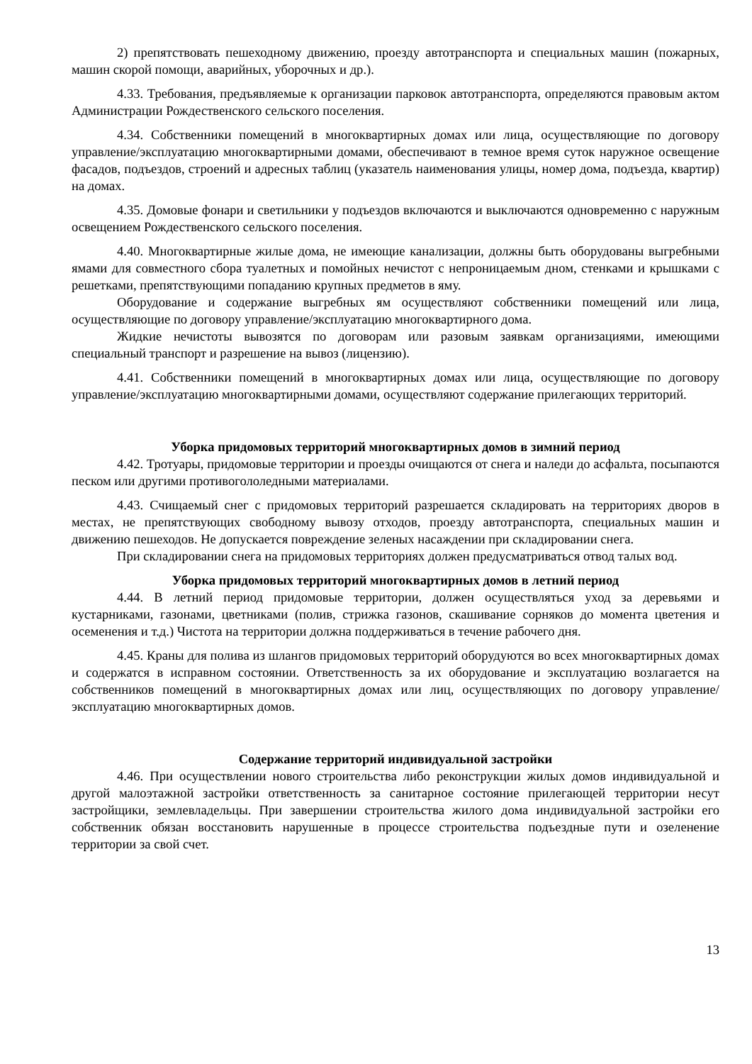2) препятствовать пешеходному движению, проезду автотранспорта и специальных машин (пожарных, машин скорой помощи, аварийных, уборочных и др.).
4.33. Требования, предъявляемые к организации парковок автотранспорта, определяются правовым актом Администрации Рождественского сельского поселения.
4.34. Собственники помещений в многоквартирных домах или лица, осуществляющие по договору управление/эксплуатацию многоквартирными домами, обеспечивают в темное время суток наружное освещение фасадов, подъездов, строений и адресных таблиц (указатель наименования улицы, номер дома, подъезда, квартир) на домах.
4.35. Домовые фонари и светильники у подъездов включаются и выключаются одновременно с наружным освещением Рождественского сельского поселения.
4.40. Многоквартирные жилые дома, не имеющие канализации, должны быть оборудованы выгребными ямами для совместного сбора туалетных и помойных нечистот с непроницаемым дном, стенками и крышками с решетками, препятствующими попаданию крупных предметов в яму.
Оборудование и содержание выгребных ям осуществляют собственники помещений или лица, осуществляющие по договору управление/эксплуатацию многоквартирного дома.
Жидкие нечистоты вывозятся по договорам или разовым заявкам организациями, имеющими специальный транспорт и разрешение на вывоз (лицензию).
4.41. Собственники помещений в многоквартирных домах или лица, осуществляющие по договору управление/эксплуатацию многоквартирными домами, осуществляют содержание прилегающих территорий.
Уборка придомовых территорий многоквартирных домов в зимний период
4.42. Тротуары, придомовые территории и проезды очищаются от снега и наледи до асфальта, посыпаются песком или другими противогололедными материалами.
4.43. Счищаемый снег с придомовых территорий разрешается складировать на территориях дворов в местах, не препятствующих свободному вывозу отходов, проезду автотранспорта, специальных машин и движению пешеходов. Не допускается повреждение зеленых насаждении при складировании снега.
При складировании снега на придомовых территориях должен предусматриваться отвод талых вод.
Уборка придомовых территорий многоквартирных домов в летний период
4.44. В летний период придомовые территории, должен осуществляться уход за деревьями и кустарниками, газонами, цветниками (полив, стрижка газонов, скашивание сорняков до момента цветения и осеменения и т.д.) Чистота на территории должна поддерживаться в течение рабочего дня.
4.45. Краны для полива из шлангов придомовых территорий оборудуются во всех многоквартирных домах и содержатся в исправном состоянии. Ответственность за их оборудование и эксплуатацию возлагается на собственников помещений в многоквартирных домах или лиц, осуществляющих по договору управление/эксплуатацию многоквартирных домов.
Содержание территорий индивидуальной застройки
4.46. При осуществлении нового строительства либо реконструкции жилых домов индивидуальной и другой малоэтажной застройки ответственность за санитарное состояние прилегающей территории несут застройщики, землевладельцы. При завершении строительства жилого дома индивидуальной застройки его собственник обязан восстановить нарушенные в процессе строительства подъездные пути и озеленение территории за свой счет.
13